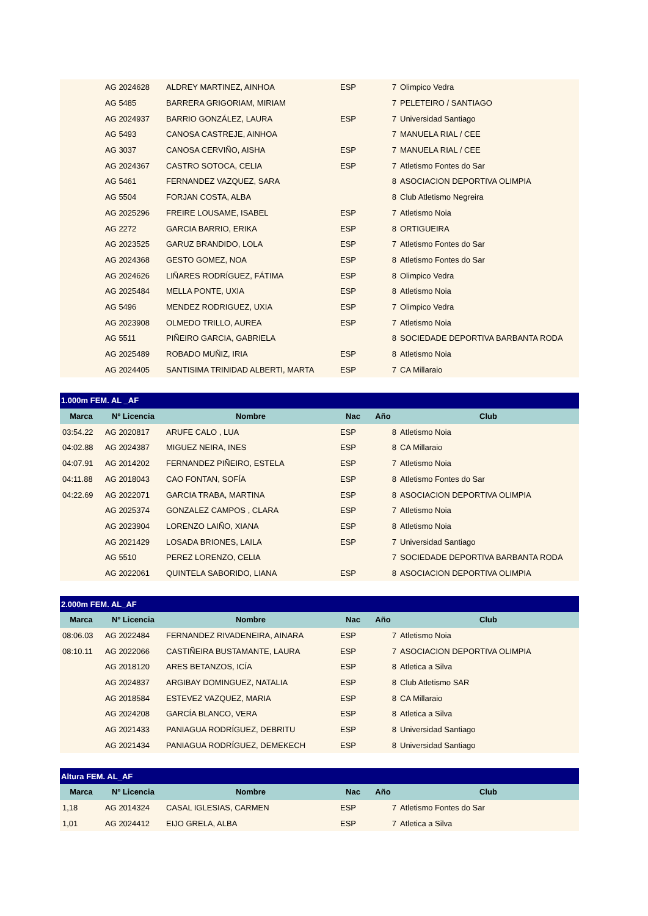| | AG 2024628 | ALDREY MARTINEZ, AINHOA | ESP | 7 | Olimpico Vedra |
| | AG 5485 | BARRERA GRIGORIAM, MIRIAM | | 7 | PELETEIRO / SANTIAGO |
| | AG 2024937 | BARRIO GONZÁLEZ, LAURA | ESP | 7 | Universidad Santiago |
| | AG 5493 | CANOSA CASTREJE, AINHOA | | 7 | MANUELA RIAL / CEE |
| | AG 3037 | CANOSA CERVIÑO, AISHA | ESP | 7 | MANUELA RIAL / CEE |
| | AG 2024367 | CASTRO SOTOCA, CELIA | ESP | 7 | Atletismo Fontes do Sar |
| | AG 5461 | FERNANDEZ VAZQUEZ, SARA | | 8 | ASOCIACION DEPORTIVA OLIMPIA |
| | AG 5504 | FORJAN COSTA, ALBA | | 8 | Club Atletismo Negreira |
| | AG 2025296 | FREIRE LOUSAME, ISABEL | ESP | 7 | Atletismo Noia |
| | AG 2272 | GARCIA BARRIO, ERIKA | ESP | 8 | ORTIGUEIRA |
| | AG 2023525 | GARUZ BRANDIDO, LOLA | ESP | 7 | Atletismo Fontes do Sar |
| | AG 2024368 | GESTO GOMEZ, NOA | ESP | 8 | Atletismo Fontes do Sar |
| | AG 2024626 | LIÑARES RODRÍGUEZ, FÁTIMA | ESP | 8 | Olimpico Vedra |
| | AG 2025484 | MELLA PONTE, UXIA | ESP | 8 | Atletismo Noia |
| | AG 5496 | MENDEZ RODRIGUEZ, UXIA | ESP | 7 | Olimpico Vedra |
| | AG 2023908 | OLMEDO TRILLO, AUREA | ESP | 7 | Atletismo Noia |
| | AG 5511 | PIÑEIRO GARCIA, GABRIELA | | 8 | SOCIEDADE DEPORTIVA BARBANTA RODA |
| | AG 2025489 | ROBADO MUÑIZ, IRIA | ESP | 8 | Atletismo Noia |
| | AG 2024405 | SANTISIMA TRINIDAD ALBERTI, MARTA | ESP | 7 | CA Millaraio |
| 1.000m FEM. AL _AF | | | | | |
| Marca | Nº Licencia | Nombre | Nac | Año | Club |
| 03:54.22 | AG 2020817 | ARUFE CALO , LUA | ESP | 8 | Atletismo Noia |
| 04:02.88 | AG 2024387 | MIGUEZ NEIRA, INES | ESP | 8 | CA Millaraio |
| 04:07.91 | AG 2014202 | FERNANDEZ PIÑEIRO, ESTELA | ESP | 7 | Atletismo Noia |
| 04:11.88 | AG 2018043 | CAO FONTAN, SOFÍA | ESP | 8 | Atletismo Fontes do Sar |
| 04:22.69 | AG 2022071 | GARCIA TRABA, MARTINA | ESP | 8 | ASOCIACION DEPORTIVA OLIMPIA |
| | AG 2025374 | GONZALEZ CAMPOS , CLARA | ESP | 7 | Atletismo Noia |
| | AG 2023904 | LORENZO LAIÑO, XIANA | ESP | 8 | Atletismo Noia |
| | AG 2021429 | LOSADA BRIONES, LAILA | ESP | 7 | Universidad Santiago |
| | AG 5510 | PEREZ LORENZO, CELIA | | 7 | SOCIEDADE DEPORTIVA BARBANTA RODA |
| | AG 2022061 | QUINTELA SABORIDO, LIANA | ESP | 8 | ASOCIACION DEPORTIVA OLIMPIA |
| 2.000m FEM. AL_AF | | | | | |
| Marca | Nº Licencia | Nombre | Nac | Año | Club |
| 08:06.03 | AG 2022484 | FERNANDEZ RIVADENEIRA, AINARA | ESP | 7 | Atletismo Noia |
| 08:10.11 | AG 2022066 | CASTIÑEIRA BUSTAMANTE, LAURA | ESP | 7 | ASOCIACION DEPORTIVA OLIMPIA |
| | AG 2018120 | ARES BETANZOS, ICÍA | ESP | 8 | Atletica a Silva |
| | AG 2024837 | ARGIBAY DOMINGUEZ, NATALIA | ESP | 8 | Club Atletismo SAR |
| | AG 2018584 | ESTEVEZ VAZQUEZ, MARIA | ESP | 8 | CA Millaraio |
| | AG 2024208 | GARCÍA BLANCO, VERA | ESP | 8 | Atletica a Silva |
| | AG 2021433 | PANIAGUA RODRÍGUEZ, DEBRITU | ESP | 8 | Universidad Santiago |
| | AG 2021434 | PANIAGUA RODRÍGUEZ, DEMEKECH | ESP | 8 | Universidad Santiago |
| Altura FEM. AL_AF | | | | | |
| Marca | Nº Licencia | Nombre | Nac | Año | Club |
| 1,18 | AG 2014324 | CASAL IGLESIAS, CARMEN | ESP | 7 | Atletismo Fontes do Sar |
| 1,01 | AG 2024412 | EIJO GRELA, ALBA | ESP | 7 | Atletica a Silva |